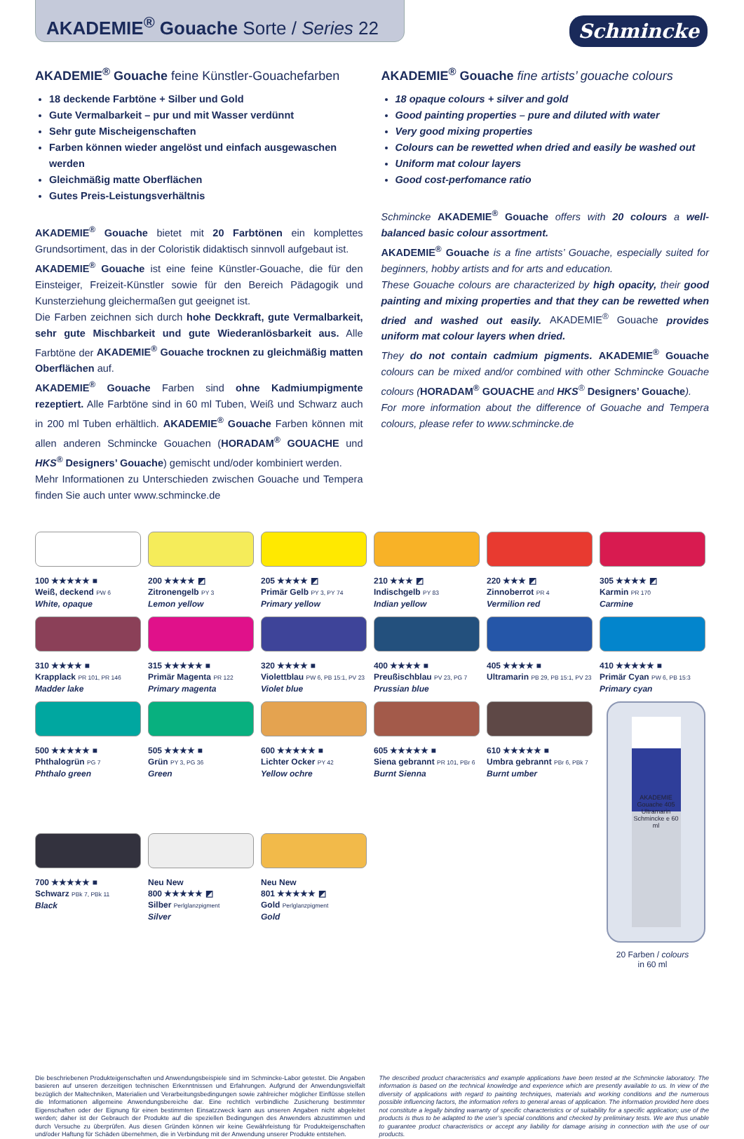AKADEMIE<sup>®</sup> Gouache Sorte / Series 22
Schmincke
AKADEMIE<sup>®</sup> Gouache feine Künstler-Gouachefarben
18 deckende Farbtöne + Silber und Gold
Gute Vermalbarkeit – pur und mit Wasser verdünnt
Sehr gute Mischeigenschaften
Farben können wieder angelöst und einfach ausgewaschen werden
Gleichmäßig matte Oberflächen
Gutes Preis-Leistungsverhältnis
AKADEMIE<sup>®</sup> Gouache bietet mit 20 Farbtönen ein komplettes Grundsortiment, das in der Coloristik didaktisch sinnvoll aufgebaut ist.
AKADEMIE<sup>®</sup> Gouache ist eine feine Künstler-Gouache, die für den Einsteiger, Freizeit-Künstler sowie für den Bereich Pädagogik und Kunsterziehung gleichermaßen gut geeignet ist.
Die Farben zeichnen sich durch hohe Deckkraft, gute Vermalbarkeit, sehr gute Mischbarkeit und gute Wiederanlösbarkeit aus. Alle Farbtöne der AKADEMIE<sup>®</sup> Gouache trocknen zu gleichmäßig matten Oberflächen auf.
AKADEMIE<sup>®</sup> Gouache Farben sind ohne Kadmiumpigmente rezeptiert. Alle Farbtöne sind in 60 ml Tuben, Weiß und Schwarz auch in 200 ml Tuben erhältlich. AKADEMIE<sup>®</sup> Gouache Farben können mit allen anderen Schmincke Gouachen (HORADAM<sup>®</sup> GOUACHE und HKS<sup>®</sup> Designers’ Gouache) gemischt und/oder kombiniert werden.
Mehr Informationen zu Unterschieden zwischen Gouache und Tempera finden Sie auch unter www.schmincke.de
AKADEMIE<sup>®</sup> Gouache fine artists’ gouache colours
18 opaque colours + silver and gold
Good painting properties – pure and diluted with water
Very good mixing properties
Colours can be rewetted when dried and easily be washed out
Uniform mat colour layers
Good cost-perfomance ratio
Schmincke AKADEMIE<sup>®</sup> Gouache offers with 20 colours a well-balanced basic colour assortment.
AKADEMIE<sup>®</sup> Gouache is a fine artists’ Gouache, especially suited for beginners, hobby artists and for arts and education.
These Gouache colours are characterized by high opacity, their good painting and mixing properties and that they can be rewetted when dried and washed out easily. AKADEMIE<sup>®</sup> Gouache provides uniform mat colour layers when dried.
They do not contain cadmium pigments. AKADEMIE<sup>®</sup> Gouache colours can be mixed and/or combined with other Schmincke Gouache colours (HORADAM<sup>®</sup> GOUACHE and HKS<sup>®</sup> Designers’ Gouache).
For more information about the difference of Gouache and Tempera colours, please refer to www.schmincke.de
100 ★★★★★ ■
Weiß, deckend PW 6
White, opaque
200 ★★★★ ◩
Zitronengelb PY 3
Lemon yellow
205 ★★★★ ◩
Primär Gelb PY 3, PY 74
Primary yellow
210 ★★★ ◩
Indischgelb PY 83
Indian yellow
220 ★★★ ◩
Zinnoberrot PR 4
Vermilion red
305 ★★★★ ◩
Karmin PR 170
Carmine
310 ★★★★ ■
Krapplack PR 101, PR 146
Madder lake
315 ★★★★★ ■
Primär Magenta PR 122
Primary magenta
320 ★★★★ ■
Violettblau PW 6, PB 15:1, PV 23
Violet blue
400 ★★★★ ■
Preußischblau PV 23, PG 7
Prussian blue
405 ★★★★ ■
Ultramarin PB 29, PB 15:1, PV 23
410 ★★★★★ ■
Primär Cyan PW 6, PB 15:3
Primary cyan
500 ★★★★★ ■
Phthalogrün PG 7
Phthalo green
505 ★★★★ ■
Grün PY 3, PG 36
Green
600 ★★★★★ ■
Lichter Ocker PY 42
Yellow ochre
605 ★★★★★ ■
Siena gebrannt PR 101, PBr 6
Burnt Sienna
610 ★★★★★ ■
Umbra gebrannt PBr 6, PBk 7
Burnt umber
AKADEMIE Gouache 405 Ultramarin Schmincke e 60 ml
20 Farben / colours
in 60 ml
700 ★★★★★ ■
Schwarz PBk 7, PBk 11
Black
Neu New
800 ★★★★★ ◩
Silber Perlglanzpigment
Silver
Neu New
801 ★★★★★ ◩
Gold Perlglanzpigment
Gold
Die beschriebenen Produkteigenschaften und Anwendungsbeispiele sind im Schmincke-Labor getestet. Die Angaben basieren auf unseren derzeitigen technischen Erkenntnissen und Erfahrungen. Aufgrund der Anwendungsvielfalt bezüglich der Maltechniken, Materialien und Verarbeitungsbedingungen sowie zahlreicher möglicher Einflüsse stellen die Informationen allgemeine Anwendungsbereiche dar. Eine rechtlich verbindliche Zusicherung bestimmter Eigenschaften oder der Eignung für einen bestimmten Einsatzzweck kann aus unseren Angaben nicht abgeleitet werden; daher ist der Gebrauch der Produkte auf die speziellen Bedingungen des Anwenders abzustimmen und durch Versuche zu überprüfen. Aus diesen Gründen können wir keine Gewährleistung für Produkteigenschaften und/oder Haftung für Schäden übernehmen, die in Verbindung mit der Anwendung unserer Produkte entstehen.
The described product characteristics and example applications have been tested at the Schmincke laboratory. The information is based on the technical knowledge and experience which are presently available to us. In view of the diversity of applications with regard to painting techniques, materials and working conditions and the numerous possible influencing factors, the information refers to general areas of application. The information provided here does not constitute a legally binding warranty of specific characteristics or of suitability for a specific application; use of the products is thus to be adapted to the user’s special conditions and checked by preliminary tests. We are thus unable to guarantee product characteristics or accept any liability for damage arising in connection with the use of our products.